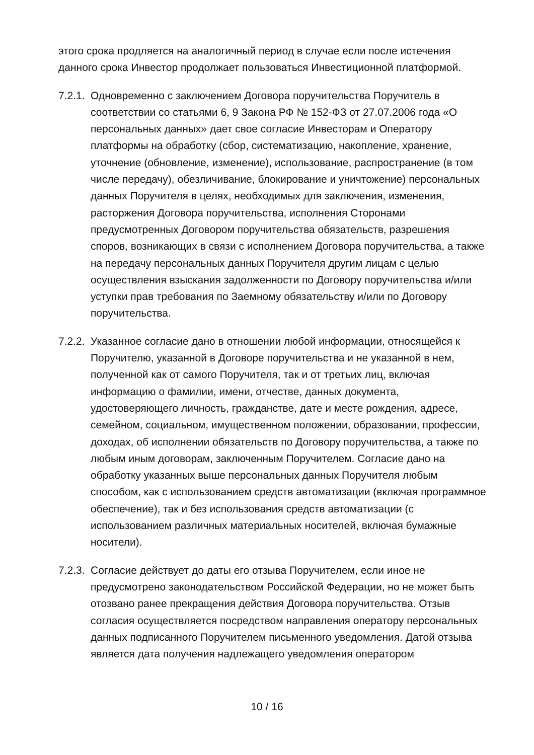этого срока продляется на аналогичный период в случае если после истечения данного срока Инвестор продолжает пользоваться Инвестиционной платформой.
7.2.1.
Одновременно с заключением Договора поручительства Поручитель в соответствии со статьями 6, 9 Закона РФ № 152-ФЗ от 27.07.2006 года «О персональных данных» дает свое согласие Инвесторам и Оператору платформы на обработку (сбор, систематизацию, накопление, хранение, уточнение (обновление, изменение), использование, распространение (в том числе передачу), обезличивание, блокирование и уничтожение) персональных данных Поручителя в целях, необходимых для заключения, изменения, расторжения Договора поручительства, исполнения Сторонами предусмотренных Договором поручительства обязательств, разрешения споров, возникающих в связи с исполнением Договора поручительства, а также на передачу персональных данных Поручителя другим лицам с целью осуществления взыскания задолженности по Договору поручительства и/или уступки прав требования по Заемному обязательству и/или по Договору поручительства.
7.2.2.
Указанное согласие дано в отношении любой информации, относящейся к Поручителю, указанной в Договоре поручительства и не указанной в нем, полученной как от самого Поручителя, так и от третьих лиц, включая информацию о фамилии, имени, отчестве, данных документа, удостоверяющего личность, гражданстве, дате и месте рождения, адресе, семейном, социальном, имущественном положении, образовании, профессии, доходах, об исполнении обязательств по Договору поручительства, а также по любым иным договорам, заключенным Поручителем. Согласие дано на обработку указанных выше персональных данных Поручителя любым способом, как с использованием средств автоматизации (включая программное обеспечение), так и без использования средств автоматизации (с использованием различных материальных носителей, включая бумажные носители).
7.2.3.
Согласие действует до даты его отзыва Поручителем, если иное не предусмотрено законодательством Российской Федерации, но не может быть отозвано ранее прекращения действия Договора поручительства. Отзыв согласия осуществляется посредством направления оператору персональных данных подписанного Поручителем письменного уведомления. Датой отзыва является дата получения надлежащего уведомления оператором
10 / 16